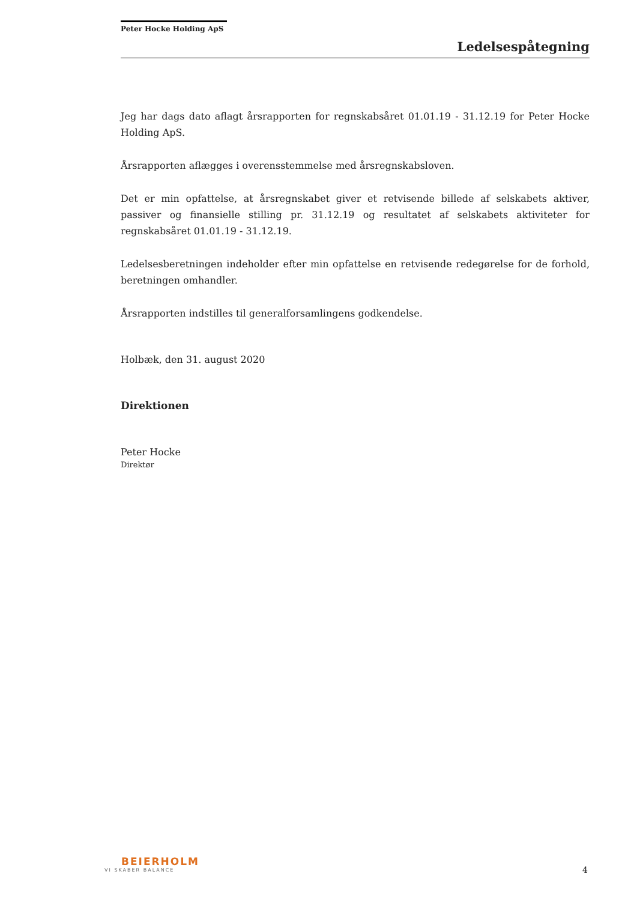Peter Hocke Holding ApS
Ledelsespåtegning
Jeg har dags dato aflagt årsrapporten for regnskabsåret 01.01.19 - 31.12.19 for Peter Hocke Holding ApS.
Årsrapporten aflægges i overensstemmelse med årsregnskabsloven.
Det er min opfattelse, at årsregnskabet giver et retvisende billede af selskabets aktiver, passiver og finansielle stilling pr. 31.12.19 og resultatet af selskabets aktiviteter for regnskabsåret 01.01.19 - 31.12.19.
Ledelsesberetningen indeholder efter min opfattelse en retvisende redegørelse for de forhold, beretningen omhandler.
Årsrapporten indstilles til generalforsamlingens godkendelse.
Holbæk, den 31. august 2020
Direktionen
Peter Hocke
Direktør
BEIERHOLM
VI SKABER BALANCE
4